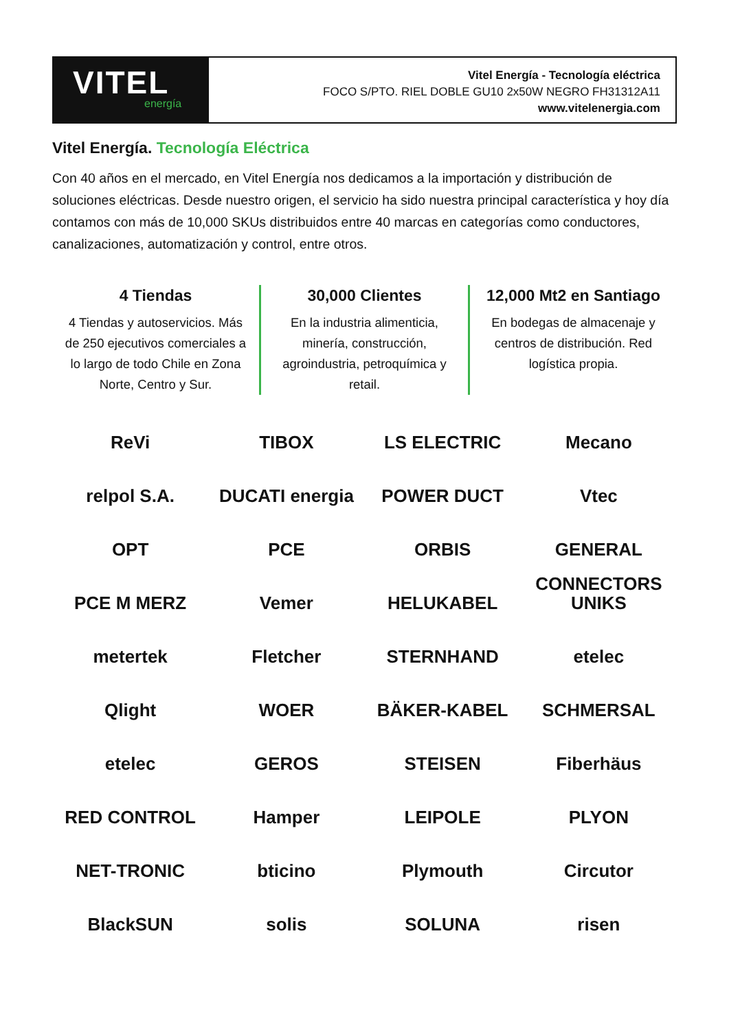VITEL
energía
Vitel Energía - Tecnología eléctrica
FOCO S/PTO. RIEL DOBLE GU10 2x50W NEGRO FH31312A11
www.vitelenergia.com
Vitel Energía. Tecnología Eléctrica
Con 40 años en el mercado, en Vitel Energía nos dedicamos a la importación y distribución de soluciones eléctricas. Desde nuestro origen, el servicio ha sido nuestra principal característica y hoy día contamos con más de 10,000 SKUs distribuidos entre 40 marcas en categorías como conductores, canalizaciones, automatización y control, entre otros.
4 Tiendas
4 Tiendas y autoservicios. Más de 250 ejecutivos comerciales a lo largo de todo Chile en Zona Norte, Centro y Sur.
30,000 Clientes
En la industria alimenticia, minería, construcción, agroindustria, petroquímica y retail.
12,000 Mt2 en Santiago
En bodegas de almacenaje y centros de distribución. Red logística propia.
ReVi
TIBOX
LS ELECTRIC
Mecano
relpol S.A.
DUCATI energia
POWER DUCT
Vtec
OPT
PCE
ORBIS
GENERAL CONNECTORS
PCE M MERZ
Vemer
HELUKABEL
UNIKS
metertek
Fletcher
STERNHAND
etelec
Qlight
WOER
BÄKER-KABEL
SCHMERSAL
etelec
GEROS
STEISEN
Fiberhäus
RED CONTROL
Hamper
LEIPOLE
PLYON
NET-TRONIC
bticino
Plymouth
Circutor
BlackSUN
solis
SOLUNA
risen